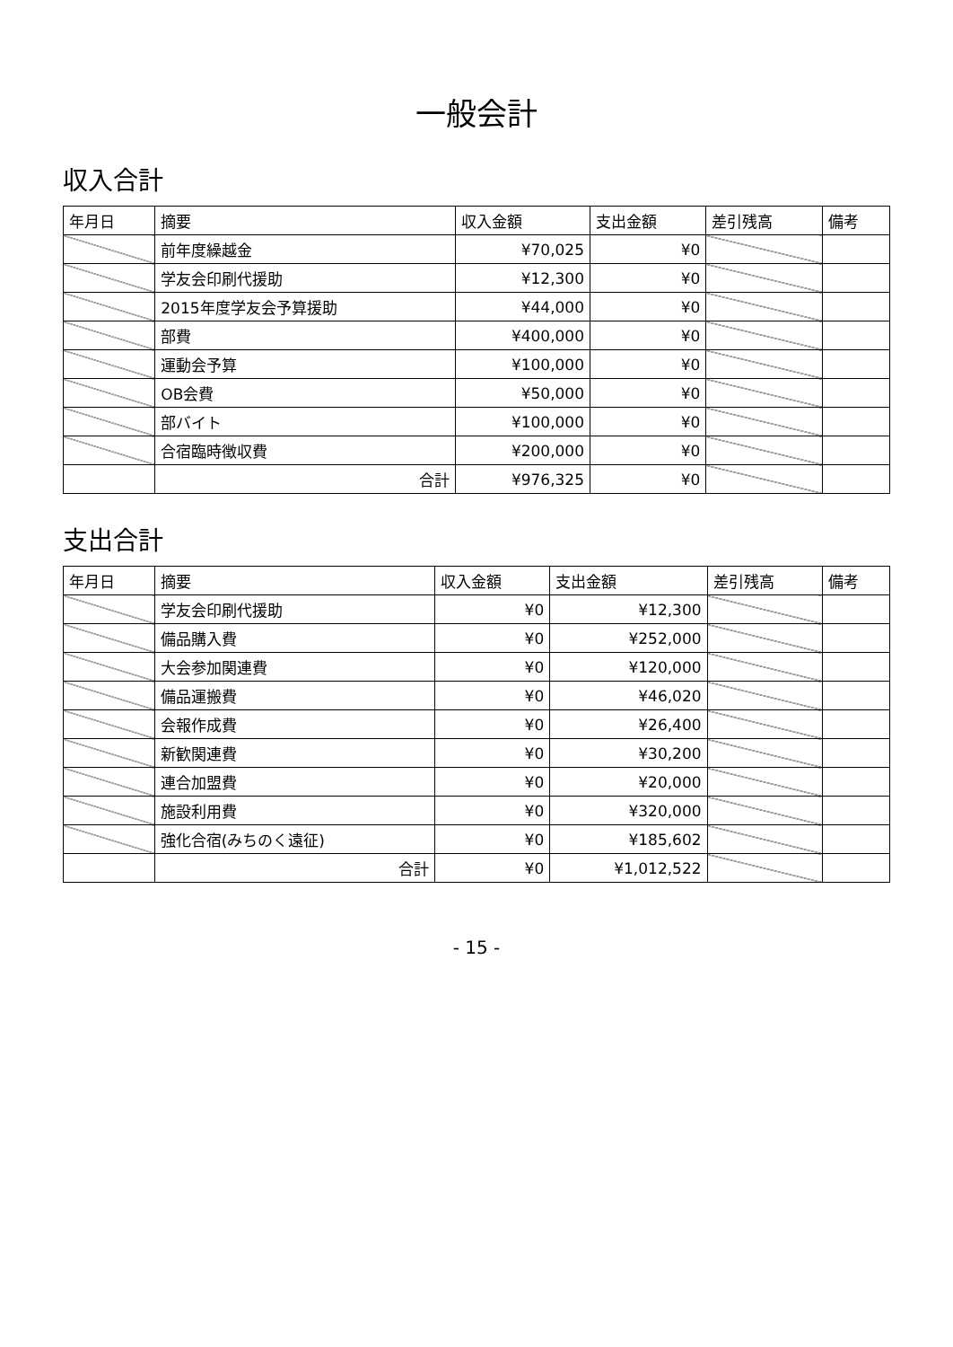一般会計
収入合計
| 年月日 | 摘要 | 収入金額 | 支出金額 | 差引残高 | 備考 |
| --- | --- | --- | --- | --- | --- |
| | 前年度繰越金 | ¥70,025 | ¥0 | | |
| | 学友会印刷代援助 | ¥12,300 | ¥0 | | |
| | 2015年度学友会予算援助 | ¥44,000 | ¥0 | | |
| | 部費 | ¥400,000 | ¥0 | | |
| | 運動会予算 | ¥100,000 | ¥0 | | |
| | OB会費 | ¥50,000 | ¥0 | | |
| | 部バイト | ¥100,000 | ¥0 | | |
| | 合宿臨時徴収費 | ¥200,000 | ¥0 | | |
| | 合計 | ¥976,325 | ¥0 | | |
支出合計
| 年月日 | 摘要 | 収入金額 | 支出金額 | 差引残高 | 備考 |
| --- | --- | --- | --- | --- | --- |
| | 学友会印刷代援助 | ¥0 | ¥12,300 | | |
| | 備品購入費 | ¥0 | ¥252,000 | | |
| | 大会参加関連費 | ¥0 | ¥120,000 | | |
| | 備品運搬費 | ¥0 | ¥46,020 | | |
| | 会報作成費 | ¥0 | ¥26,400 | | |
| | 新歓関連費 | ¥0 | ¥30,200 | | |
| | 連合加盟費 | ¥0 | ¥20,000 | | |
| | 施設利用費 | ¥0 | ¥320,000 | | |
| | 強化合宿(みちのく遠征) | ¥0 | ¥185,602 | | |
| | 合計 | ¥0 | ¥1,012,522 | | |
- 15 -